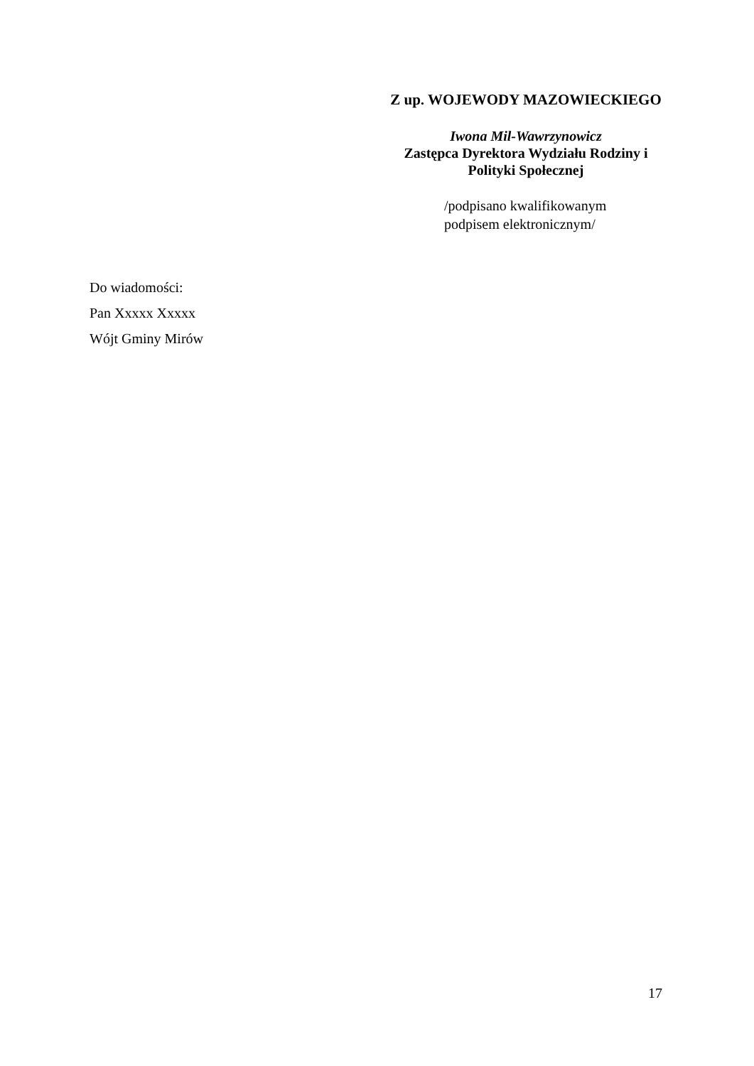Z up. WOJEWODY MAZOWIECKIEGO
Iwona Mil-Wawrzynowicz
Zastępca Dyrektora Wydziału Rodziny i
Polityki Społecznej
/podpisano kwalifikowanym
podpisem elektronicznym/
Do wiadomości:
Pan Xxxxx Xxxxx
Wójt Gminy Mirów
17